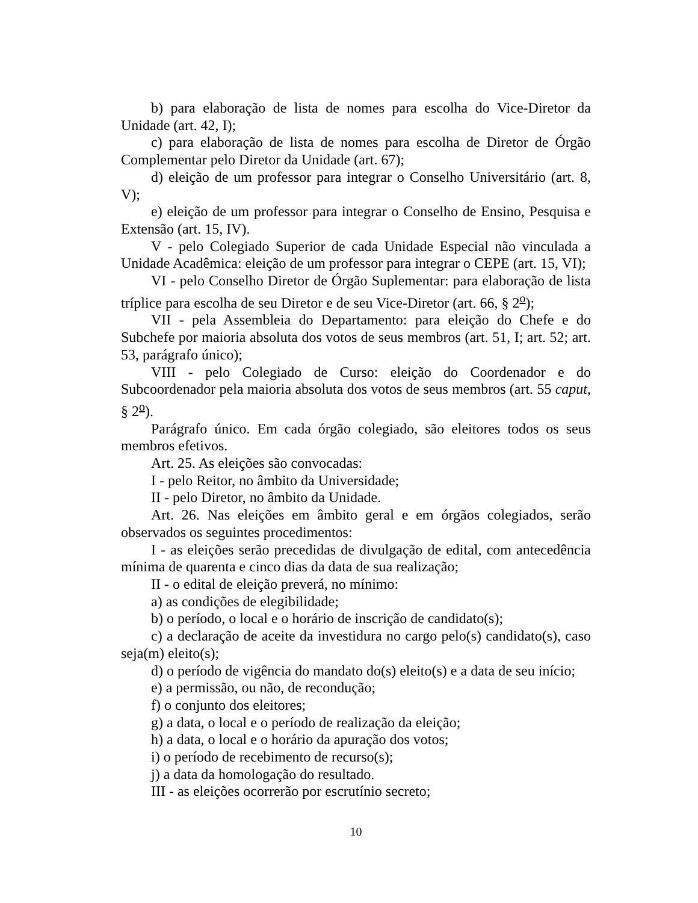b) para elaboração de lista de nomes para escolha do Vice-Diretor da Unidade (art. 42, I);
c) para elaboração de lista de nomes para escolha de Diretor de Órgão Complementar pelo Diretor da Unidade (art. 67);
d) eleição de um professor para integrar o Conselho Universitário (art. 8, V);
e) eleição de um professor para integrar o Conselho de Ensino, Pesquisa e Extensão (art. 15, IV).
V - pelo Colegiado Superior de cada Unidade Especial não vinculada a Unidade Acadêmica: eleição de um professor para integrar o CEPE (art. 15, VI);
VI - pelo Conselho Diretor de Órgão Suplementar: para elaboração de lista tríplice para escolha de seu Diretor e de seu Vice-Diretor (art. 66, § 2<sup>o</sup>);
VII - pela Assembleia do Departamento: para eleição do Chefe e do Subchefe por maioria absoluta dos votos de seus membros (art. 51, I; art. 52; art. 53, parágrafo único);
VIII - pelo Colegiado de Curso: eleição do Coordenador e do Subcoordenador pela maioria absoluta dos votos de seus membros (art. 55 caput, § 2<sup>o</sup>).
Parágrafo único. Em cada órgão colegiado, são eleitores todos os seus membros efetivos.
Art. 25. As eleições são convocadas:
I - pelo Reitor, no âmbito da Universidade;
II - pelo Diretor, no âmbito da Unidade.
Art. 26. Nas eleições em âmbito geral e em órgãos colegiados, serão observados os seguintes procedimentos:
I - as eleições serão precedidas de divulgação de edital, com antecedência mínima de quarenta e cinco dias da data de sua realização;
II - o edital de eleição preverá, no mínimo:
a) as condições de elegibilidade;
b) o período, o local e o horário de inscrição de candidato(s);
c) a declaração de aceite da investidura no cargo pelo(s) candidato(s), caso seja(m) eleito(s);
d) o período de vigência do mandato do(s) eleito(s) e a data de seu início;
e) a permissão, ou não, de recondução;
f) o conjunto dos eleitores;
g) a data, o local e o período de realização da eleição;
h) a data, o local e o horário da apuração dos votos;
i) o período de recebimento de recurso(s);
j) a data da homologação do resultado.
III - as eleições ocorrerão por escrutínio secreto;
10